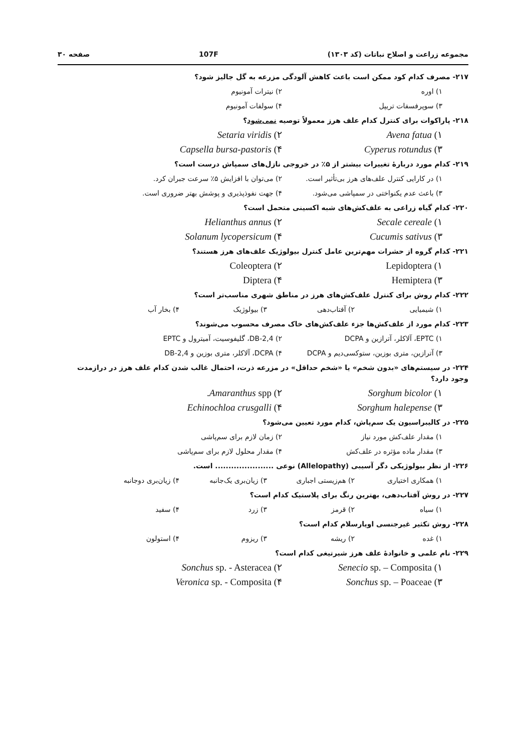مجموعه زراعت و اصلاح نباتات (کد ۱۳۰۳) 107F صفحه ۳۰
۲۱۷- مصرف کدام کود ممکن است باعث کاهش آلودگی مزرعه به گل جالیز شود؟
۱) اوره ۲) نیترات آمونیوم
۳) سوپرفسفات تریپل ۴) سولفات آمونیوم
۲۱۸- پاراکوات برای کنترل کدام علف هرز معمولاً توصیه نمی‌شود؟
۱) Avena fatua ۲) Setaria viridis
۳) Cyperus rotundus ۴) Capsella bursa-pastoris
۲۱۹- کدام مورد دربارهٔ تغییرات بیشتر از ۵٪ در خروجی نازل‌های سمپاش درست است؟
۱) در کارایی کنترل علف‌های هرز بی‌تأثیر است. ۲) می‌توان با افزایش ۵٪ سرعت جبران کرد.
۳) باعث عدم یکنواختی در سمپاشی می‌شود. ۴) جهت نفوذپذیری و پوشش بهتر ضروری است.
۲۲۰- کدام گیاه زراعی به علف‌کش‌های شبه اکسینی متحمل است؟
۱) Secale cereale ۲) Helianthus annus
۳) Cucumis sativus ۴) Solanum lycopersicum
۲۲۱- کدام گروه از حشرات مهم‌ترین عامل کنترل بیولوژیک علف‌های هرز هستند؟
۱) Lepidoptera ۲) Coleoptera
۳) Hemiptera ۴) Diptera
۲۲۲- کدام روش برای کنترل علف‌کش‌های هرز در مناطق شهری مناسب‌تر است؟
۱) شیمیایی ۲) آفتاب‌دهی ۳) بیولوژیک ۴) بخار آب
۲۲۳- کدام مورد از علف‌کش‌ها جزء علف‌کش‌های خاک مصرف محسوب می‌شوند؟
۱) EPTC، آلاکلر، آترازین و DCPA ۲) 2,4-DB، گلیفوسیت، آمیترول و EPTC
۳) آترازین، متری بوزین، ستوکسی‌دیم و DCPA ۴) DCPA، آلاکلر، متری بوزین و 2,4-DB
۲۲۴- در سیستم‌های «بدون شخم» یا «شخم حداقل» در مزرعه ذرت، احتمال غالب شدن کدام علف هرز در درازمدت وجود دارد؟
۱) Sorghum bicolor ۲) Amaranthus spp.
۳) Sorghum halepense ۴) Echinochloa crusgalli
۲۲۵- در کالیبراسیون یک سم‌پاش، کدام مورد تعیین می‌شود؟
۱) مقدار علف‌کش مورد نیاز ۲) زمان لازم برای سم‌پاشی
۳) مقدار ماده مؤثره در علف‌کش ۴) مقدار محلول لازم برای سم‌پاشی
۲۲۶- از نظر بیولوژیکی دگر آسیبی (Allelopathy) نوعی ...................... است.
۱) همکاری اختیاری ۲) هم‌زیستی اجباری ۳) زیان‌بری یک‌جانبه ۴) زیان‌بری دوجانبه
۲۲۷- در روش آفتاب‌دهی، بهترین رنگ برای پلاستیک کدام است؟
۱) سیاه ۲) قرمز ۳) زرد ۴) سفید
۲۲۸- روش تکثیر غیرجنسی اویارسلام کدام است؟
۱) غده ۲) ریشه ۳) ریزوم ۴) استولون
۲۲۹- نام علمی و خانوادهٔ علف هرز شیرتیغی کدام است؟
۱) Senecio sp. – Composita ۲) Sonchus sp. - Asteracea
۳) Sonchus sp. – Poaceae ۴) Veronica sp. - Composita